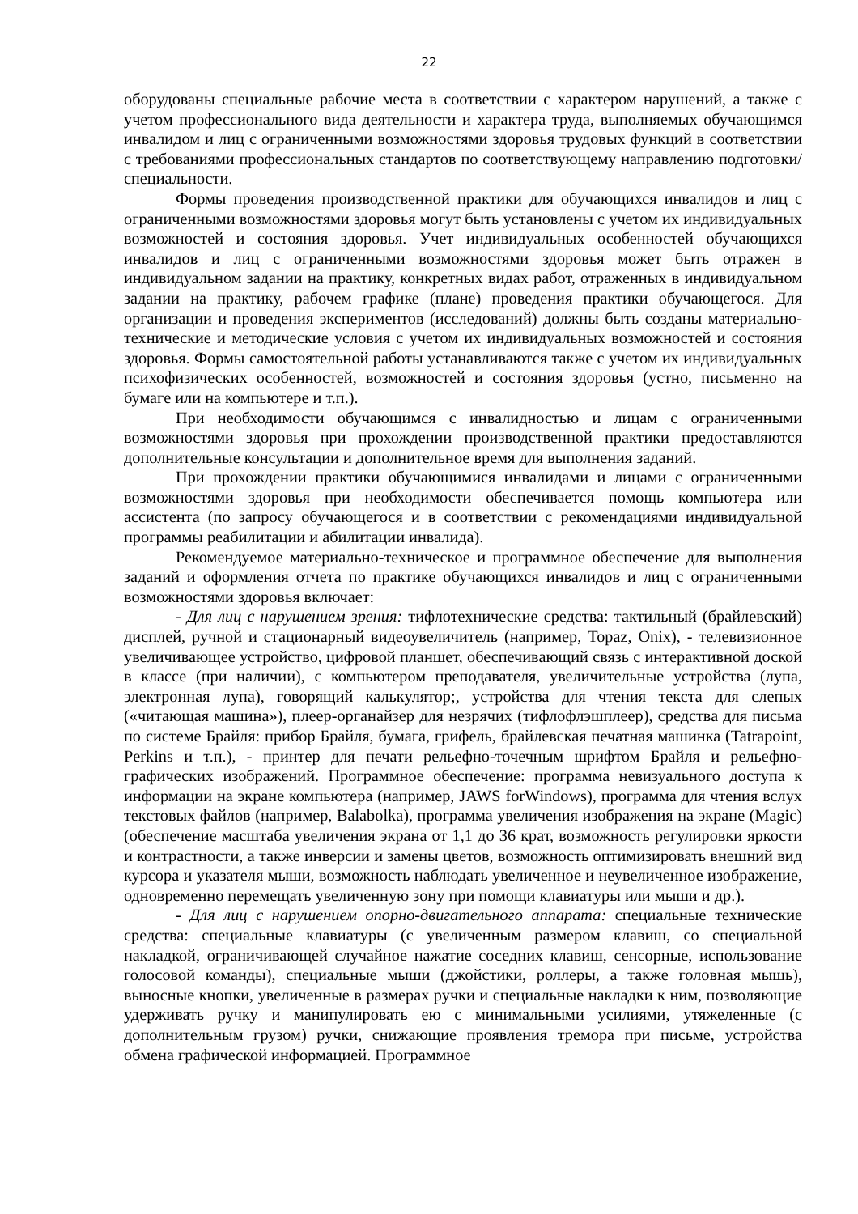22
оборудованы специальные рабочие места в соответствии с характером нарушений, а также с учетом профессионального вида деятельности и характера труда, выполняемых обучающимся инвалидом и лиц с ограниченными возможностями здоровья трудовых функций в соответствии с требованиями профессиональных стандартов по соответствующему направлению подготовки/специальности.
Формы проведения производственной практики для обучающихся инвалидов и лиц с ограниченными возможностями здоровья могут быть установлены с учетом их индивидуальных возможностей и состояния здоровья. Учет индивидуальных особенностей обучающихся инвалидов и лиц с ограниченными возможностями здоровья может быть отражен в индивидуальном задании на практику, конкретных видах работ, отраженных в индивидуальном задании на практику, рабочем графике (плане) проведения практики обучающегося. Для организации и проведения экспериментов (исследований) должны быть созданы материально-технические и методические условия с учетом их индивидуальных возможностей и состояния здоровья. Формы самостоятельной работы устанавливаются также с учетом их индивидуальных психофизических особенностей, возможностей и состояния здоровья (устно, письменно на бумаге или на компьютере и т.п.).
При необходимости обучающимся с инвалидностью и лицам с ограниченными возможностями здоровья при прохождении производственной практики предоставляются дополнительные консультации и дополнительное время для выполнения заданий.
При прохождении практики обучающимися инвалидами и лицами с ограниченными возможностями здоровья при необходимости обеспечивается помощь компьютера или ассистента (по запросу обучающегося и в соответствии с рекомендациями индивидуальной программы реабилитации и абилитации инвалида).
Рекомендуемое материально-техническое и программное обеспечение для выполнения заданий и оформления отчета по практике обучающихся инвалидов и лиц с ограниченными возможностями здоровья включает:
- Для лиц с нарушением зрения: тифлотехнические средства: тактильный (брайлевский) дисплей, ручной и стационарный видеоувеличитель (например, Topaz, Onix), - телевизионное увеличивающее устройство, цифровой планшет, обеспечивающий связь с интерактивной доской в классе (при наличии), с компьютером преподавателя, увеличительные устройства (лупа, электронная лупа), говорящий калькулятор;, устройства для чтения текста для слепых («читающая машина»), плеер-органайзер для незрячих (тифлофлэшплеер), средства для письма по системе Брайля: прибор Брайля, бумага, грифель, брайлевская печатная машинка (Tatrapoint, Perkins и т.п.), - принтер для печати рельефно-точечным шрифтом Брайля и рельефно-графических изображений. Программное обеспечение: программа невизуального доступа к информации на экране компьютера (например, JAWS forWindows), программа для чтения вслух текстовых файлов (например, Balabolka), программа увеличения изображения на экране (Magic) (обеспечение масштаба увеличения экрана от 1,1 до 36 крат, возможность регулировки яркости и контрастности, а также инверсии и замены цветов, возможность оптимизировать внешний вид курсора и указателя мыши, возможность наблюдать увеличенное и неувеличенное изображение, одновременно перемещать увеличенную зону при помощи клавиатуры или мыши и др.).
- Для лиц с нарушением опорно-двигательного аппарата: специальные технические средства: специальные клавиатуры (с увеличенным размером клавиш, со специальной накладкой, ограничивающей случайное нажатие соседних клавиш, сенсорные, использование голосовой команды), специальные мыши (джойстики, роллеры, а также головная мышь), выносные кнопки, увеличенные в размерах ручки и специальные накладки к ним, позволяющие удерживать ручку и манипулировать ею с минимальными усилиями, утяжеленные (с дополнительным грузом) ручки, снижающие проявления тремора при письме, устройства обмена графической информацией. Программное